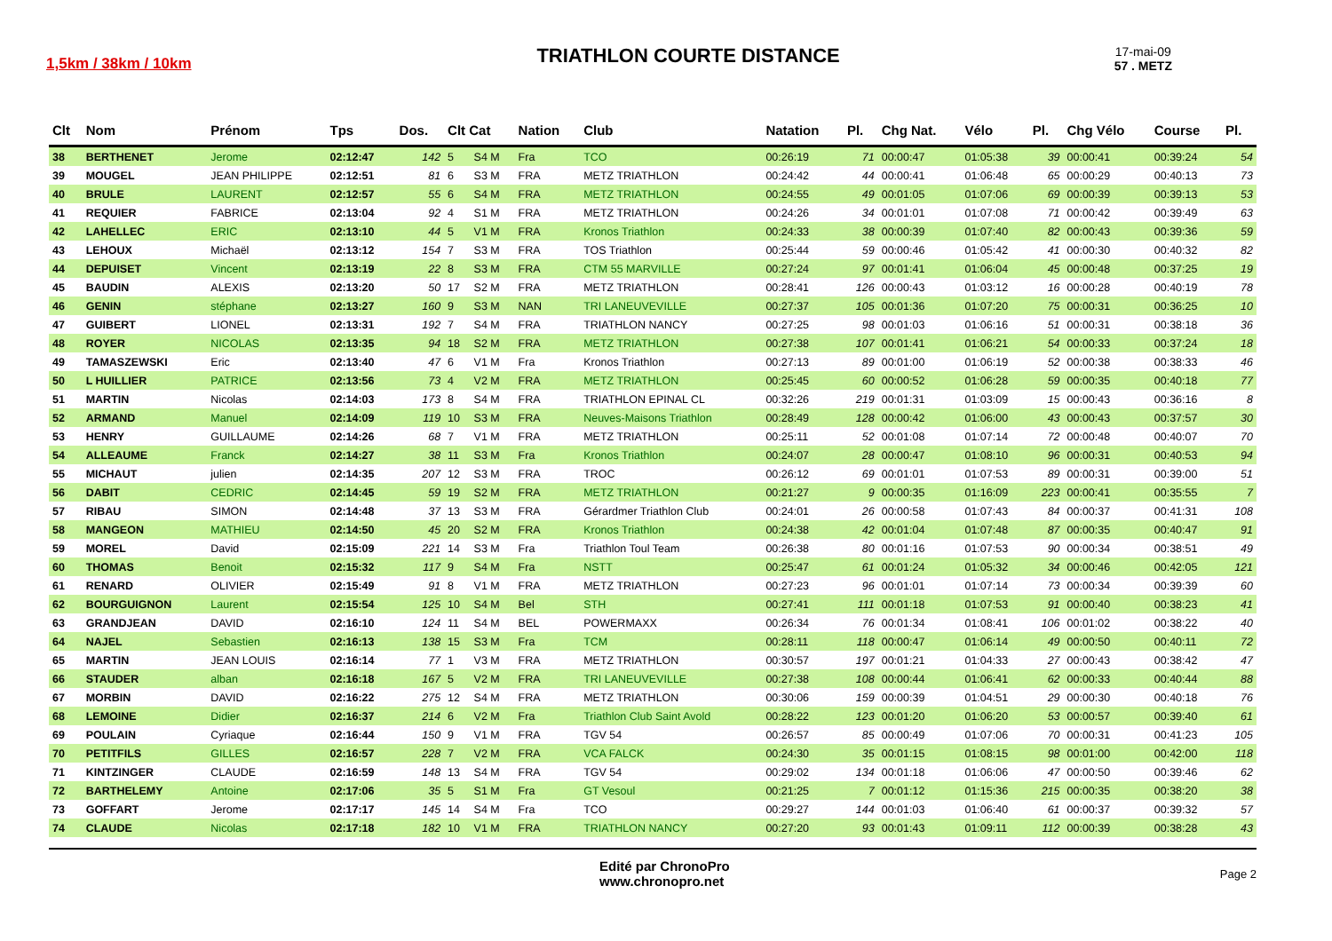1,5km / 38km / 10km
TRIATHLON COURTE DISTANCE
17-mai-09
57 . METZ
| Clt | Nom | Prénom | Tps | Dos. | Clt Cat | | Nation | Club | Natation | Pl. | Chg Nat. | Vélo | Pl. | Chg Vélo | Course | Pl. |
| --- | --- | --- | --- | --- | --- | --- | --- | --- | --- | --- | --- | --- | --- | --- | --- | --- |
| 38 | BERTHENET | Jerome | 02:12:47 | 142 | 5 | S4 M | Fra | TCO | 00:26:19 | 71 | 00:00:47 | 01:05:38 | 39 | 00:00:41 | 00:39:24 | 54 |
| 39 | MOUGEL | JEAN PHILIPPE | 02:12:51 | 81 | 6 | S3 M | FRA | METZ TRIATHLON | 00:24:42 | 44 | 00:00:41 | 01:06:48 | 65 | 00:00:29 | 00:40:13 | 73 |
| 40 | BRULE | LAURENT | 02:12:57 | 55 | 6 | S4 M | FRA | METZ TRIATHLON | 00:24:55 | 49 | 00:01:05 | 01:07:06 | 69 | 00:00:39 | 00:39:13 | 53 |
| 41 | REQUIER | FABRICE | 02:13:04 | 92 | 4 | S1 M | FRA | METZ TRIATHLON | 00:24:26 | 34 | 00:01:01 | 01:07:08 | 71 | 00:00:42 | 00:39:49 | 63 |
| 42 | LAHELLEC | ERIC | 02:13:10 | 44 | 5 | V1 M | FRA | Kronos Triathlon | 00:24:33 | 38 | 00:00:39 | 01:07:40 | 82 | 00:00:43 | 00:39:36 | 59 |
| 43 | LEHOUX | Michaël | 02:13:12 | 154 | 7 | S3 M | FRA | TOS Triathlon | 00:25:44 | 59 | 00:00:46 | 01:05:42 | 41 | 00:00:30 | 00:40:32 | 82 |
| 44 | DEPUISET | Vincent | 02:13:19 | 22 | 8 | S3 M | FRA | CTM 55 MARVILLE | 00:27:24 | 97 | 00:01:41 | 01:06:04 | 45 | 00:00:48 | 00:37:25 | 19 |
| 45 | BAUDIN | ALEXIS | 02:13:20 | 50 | 17 | S2 M | FRA | METZ TRIATHLON | 00:28:41 | 126 | 00:00:43 | 01:03:12 | 16 | 00:00:28 | 00:40:19 | 78 |
| 46 | GENIN | stéphane | 02:13:27 | 160 | 9 | S3 M | NAN | TRI LANEUVEVILLE | 00:27:37 | 105 | 00:01:36 | 01:07:20 | 75 | 00:00:31 | 00:36:25 | 10 |
| 47 | GUIBERT | LIONEL | 02:13:31 | 192 | 7 | S4 M | FRA | TRIATHLON NANCY | 00:27:25 | 98 | 00:01:03 | 01:06:16 | 51 | 00:00:31 | 00:38:18 | 36 |
| 48 | ROYER | NICOLAS | 02:13:35 | 94 | 18 | S2 M | FRA | METZ TRIATHLON | 00:27:38 | 107 | 00:01:41 | 01:06:21 | 54 | 00:00:33 | 00:37:24 | 18 |
| 49 | TAMASZEWSKI | Eric | 02:13:40 | 47 | 6 | V1 M | Fra | Kronos Triathlon | 00:27:13 | 89 | 00:01:00 | 01:06:19 | 52 | 00:00:38 | 00:38:33 | 46 |
| 50 | L HUILLIER | PATRICE | 02:13:56 | 73 | 4 | V2 M | FRA | METZ TRIATHLON | 00:25:45 | 60 | 00:00:52 | 01:06:28 | 59 | 00:00:35 | 00:40:18 | 77 |
| 51 | MARTIN | Nicolas | 02:14:03 | 173 | 8 | S4 M | FRA | TRIATHLON EPINAL CL | 00:32:26 | 219 | 00:01:31 | 01:03:09 | 15 | 00:00:43 | 00:36:16 | 8 |
| 52 | ARMAND | Manuel | 02:14:09 | 119 | 10 | S3 M | FRA | Neuves-Maisons Triathlon | 00:28:49 | 128 | 00:00:42 | 01:06:00 | 43 | 00:00:43 | 00:37:57 | 30 |
| 53 | HENRY | GUILLAUME | 02:14:26 | 68 | 7 | V1 M | FRA | METZ TRIATHLON | 00:25:11 | 52 | 00:01:08 | 01:07:14 | 72 | 00:00:48 | 00:40:07 | 70 |
| 54 | ALLEAUME | Franck | 02:14:27 | 38 | 11 | S3 M | Fra | Kronos Triathlon | 00:24:07 | 28 | 00:00:47 | 01:08:10 | 96 | 00:00:31 | 00:40:53 | 94 |
| 55 | MICHAUT | julien | 02:14:35 | 207 | 12 | S3 M | FRA | TROC | 00:26:12 | 69 | 00:01:01 | 01:07:53 | 89 | 00:00:31 | 00:39:00 | 51 |
| 56 | DABIT | CEDRIC | 02:14:45 | 59 | 19 | S2 M | FRA | METZ TRIATHLON | 00:21:27 | 9 | 00:00:35 | 01:16:09 | 223 | 00:00:41 | 00:35:55 | 7 |
| 57 | RIBAU | SIMON | 02:14:48 | 37 | 13 | S3 M | FRA | Gérardmer Triathlon Club | 00:24:01 | 26 | 00:00:58 | 01:07:43 | 84 | 00:00:37 | 00:41:31 | 108 |
| 58 | MANGEON | MATHIEU | 02:14:50 | 45 | 20 | S2 M | FRA | Kronos Triathlon | 00:24:38 | 42 | 00:01:04 | 01:07:48 | 87 | 00:00:35 | 00:40:47 | 91 |
| 59 | MOREL | David | 02:15:09 | 221 | 14 | S3 M | Fra | Triathlon Toul Team | 00:26:38 | 80 | 00:01:16 | 01:07:53 | 90 | 00:00:34 | 00:38:51 | 49 |
| 60 | THOMAS | Benoit | 02:15:32 | 117 | 9 | S4 M | Fra | NSTT | 00:25:47 | 61 | 00:01:24 | 01:05:32 | 34 | 00:00:46 | 00:42:05 | 121 |
| 61 | RENARD | OLIVIER | 02:15:49 | 91 | 8 | V1 M | FRA | METZ TRIATHLON | 00:27:23 | 96 | 00:01:01 | 01:07:14 | 73 | 00:00:34 | 00:39:39 | 60 |
| 62 | BOURGUIGNON | Laurent | 02:15:54 | 125 | 10 | S4 M | Bel | STH | 00:27:41 | 111 | 00:01:18 | 01:07:53 | 91 | 00:00:40 | 00:38:23 | 41 |
| 63 | GRANDJEAN | DAVID | 02:16:10 | 124 | 11 | S4 M | BEL | POWERMAXX | 00:26:34 | 76 | 00:01:34 | 01:08:41 | 106 | 00:01:02 | 00:38:22 | 40 |
| 64 | NAJEL | Sebastien | 02:16:13 | 138 | 15 | S3 M | Fra | TCM | 00:28:11 | 118 | 00:00:47 | 01:06:14 | 49 | 00:00:50 | 00:40:11 | 72 |
| 65 | MARTIN | JEAN LOUIS | 02:16:14 | 77 | 1 | V3 M | FRA | METZ TRIATHLON | 00:30:57 | 197 | 00:01:21 | 01:04:33 | 27 | 00:00:43 | 00:38:42 | 47 |
| 66 | STAUDER | alban | 02:16:18 | 167 | 5 | V2 M | FRA | TRI LANEUVEVILLE | 00:27:38 | 108 | 00:00:44 | 01:06:41 | 62 | 00:00:33 | 00:40:44 | 88 |
| 67 | MORBIN | DAVID | 02:16:22 | 275 | 12 | S4 M | FRA | METZ TRIATHLON | 00:30:06 | 159 | 00:00:39 | 01:04:51 | 29 | 00:00:30 | 00:40:18 | 76 |
| 68 | LEMOINE | Didier | 02:16:37 | 214 | 6 | V2 M | Fra | Triathlon Club Saint Avold | 00:28:22 | 123 | 00:01:20 | 01:06:20 | 53 | 00:00:57 | 00:39:40 | 61 |
| 69 | POULAIN | Cyriaque | 02:16:44 | 150 | 9 | V1 M | FRA | TGV 54 | 00:26:57 | 85 | 00:00:49 | 01:07:06 | 70 | 00:00:31 | 00:41:23 | 105 |
| 70 | PETITFILS | GILLES | 02:16:57 | 228 | 7 | V2 M | FRA | VCA FALCK | 00:24:30 | 35 | 00:01:15 | 01:08:15 | 98 | 00:01:00 | 00:42:00 | 118 |
| 71 | KINTZINGER | CLAUDE | 02:16:59 | 148 | 13 | S4 M | FRA | TGV 54 | 00:29:02 | 134 | 00:01:18 | 01:06:06 | 47 | 00:00:50 | 00:39:46 | 62 |
| 72 | BARTHELEMY | Antoine | 02:17:06 | 35 | 5 | S1 M | Fra | GT Vesoul | 00:21:25 | 7 | 00:01:12 | 01:15:36 | 215 | 00:00:35 | 00:38:20 | 38 |
| 73 | GOFFART | Jerome | 02:17:17 | 145 | 14 | S4 M | Fra | TCO | 00:29:27 | 144 | 00:01:03 | 01:06:40 | 61 | 00:00:37 | 00:39:32 | 57 |
| 74 | CLAUDE | Nicolas | 02:17:18 | 182 | 10 | V1 M | FRA | TRIATHLON NANCY | 00:27:20 | 93 | 00:01:43 | 01:09:11 | 112 | 00:00:39 | 00:38:28 | 43 |
Edité par ChronoPro
www.chronopro.net
Page 2